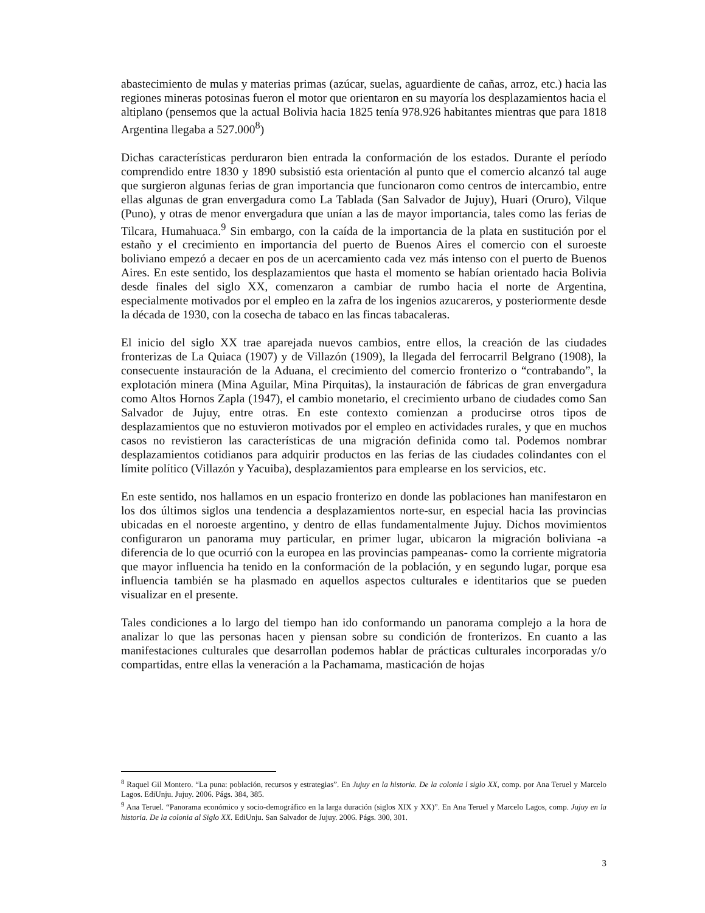abastecimiento de mulas y materias primas (azúcar, suelas, aguardiente de cañas, arroz, etc.) hacia las regiones mineras potosinas fueron el motor que orientaron en su mayoría los desplazamientos hacia el altiplano (pensemos que la actual Bolivia hacia 1825 tenía 978.926 habitantes mientras que para 1818 Argentina llegaba a 527.000<sup>8</sup>)
Dichas características perduraron bien entrada la conformación de los estados. Durante el período comprendido entre 1830 y 1890 subsistió esta orientación al punto que el comercio alcanzó tal auge que surgieron algunas ferias de gran importancia que funcionaron como centros de intercambio, entre ellas algunas de gran envergadura como La Tablada (San Salvador de Jujuy), Huari (Oruro), Vilque (Puno), y otras de menor envergadura que unían a las de mayor importancia, tales como las ferias de Tilcara, Humahuaca.<sup>9</sup> Sin embargo, con la caída de la importancia de la plata en sustitución por el estaño y el crecimiento en importancia del puerto de Buenos Aires el comercio con el suroeste boliviano empezó a decaer en pos de un acercamiento cada vez más intenso con el puerto de Buenos Aires. En este sentido, los desplazamientos que hasta el momento se habían orientado hacia Bolivia desde finales del siglo XX, comenzaron a cambiar de rumbo hacia el norte de Argentina, especialmente motivados por el empleo en la zafra de los ingenios azucareros, y posteriormente desde la década de 1930, con la cosecha de tabaco en las fincas tabacaleras.
El inicio del siglo XX trae aparejada nuevos cambios, entre ellos, la creación de las ciudades fronterizas de La Quiaca (1907) y de Villazón (1909), la llegada del ferrocarril Belgrano (1908), la consecuente instauración de la Aduana, el crecimiento del comercio fronterizo o “contrabando”, la explotación minera (Mina Aguilar, Mina Pirquitas), la instauración de fábricas de gran envergadura como Altos Hornos Zapla (1947), el cambio monetario, el crecimiento urbano de ciudades como San Salvador de Jujuy, entre otras. En este contexto comienzan a producirse otros tipos de desplazamientos que no estuvieron motivados por el empleo en actividades rurales, y que en muchos casos no revistieron las características de una migración definida como tal. Podemos nombrar desplazamientos cotidianos para adquirir productos en las ferias de las ciudades colindantes con el límite político (Villazón y Yacuiba), desplazamientos para emplearse en los servicios, etc.
En este sentido, nos hallamos en un espacio fronterizo en donde las poblaciones han manifestaron en los dos últimos siglos una tendencia a desplazamientos norte-sur, en especial hacia las provincias ubicadas en el noroeste argentino, y dentro de ellas fundamentalmente Jujuy. Dichos movimientos configuraron un panorama muy particular, en primer lugar, ubicaron la migración boliviana -a diferencia de lo que ocurrió con la europea en las provincias pampeanas- como la corriente migratoria que mayor influencia ha tenido en la conformación de la población, y en segundo lugar, porque esa influencia también se ha plasmado en aquellos aspectos culturales e identitarios que se pueden visualizar en el presente.
Tales condiciones a lo largo del tiempo han ido conformando un panorama complejo a la hora de analizar lo que las personas hacen y piensan sobre su condición de fronterizos. En cuanto a las manifestaciones culturales que desarrollan podemos hablar de prácticas culturales incorporadas y/o compartidas, entre ellas la veneración a la Pachamama, masticación de hojas
<sup>8</sup> Raquel Gil Montero. “La puna: población, recursos y estrategias”. En Jujuy en la historia. De la colonia l siglo XX, comp. por Ana Teruel y Marcelo Lagos. EdiUnju. Jujuy. 2006. Págs. 384, 385.
<sup>9</sup> Ana Teruel. “Panorama económico y socio-demográfico en la larga duración (siglos XIX y XX)”. En Ana Teruel y Marcelo Lagos, comp. Jujuy en la historia. De la colonia al Siglo XX. EdiUnju. San Salvador de Jujuy. 2006. Págs. 300, 301.
3